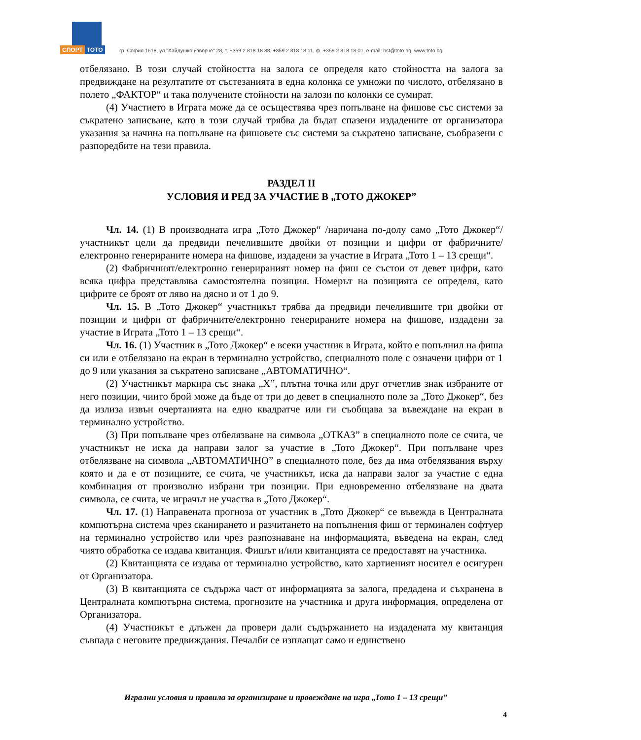СПОРТ ТОТО
гр. София 1618, ул."Хайдушко изворче" 28, т. +359 2 818 18 88, +359 2 818 18 11, ф. +359 2 818 18 01, e-mail: bst@toto.bg, www.toto.bg
отбелязано. В този случай стойността на залога се определя като стойността на залога за предвиждане на резултатите от състезанията в една колонка се умножи по числото, отбелязано в полето „ФАКТОР“ и така получените стойности на залози по колонки се сумират.
(4) Участието в Играта може да се осъществява чрез попълване на фишове със системи за съкратено записване, като в този случай трябва да бъдат спазени издадените от организатора указания за начина на попълване на фишовете със системи за съкратено записване, съобразени с разпоредбите на тези правила.
РАЗДЕЛ II
УСЛОВИЯ И РЕД ЗА УЧАСТИЕ В „ТОТО ДЖОКЕР”
Чл. 14. (1) В производната игра „Тото Джокер“ /наричана по-долу само „Тото Джокер“/ участникът цели да предвиди печелившите двойки от позиции и цифри от фабричните/електронно генерираните номера на фишове, издадени за участие в Играта „Тото 1 – 13 срещи“.
(2) Фабричният/електронно генерираният номер на фиш се състои от девет цифри, като всяка цифра представлява самостоятелна позиция. Номерът на позицията се определя, като цифрите се броят от ляво на дясно и от 1 до 9.
Чл. 15. В „Тото Джокер“ участникът трябва да предвиди печелившите три двойки от позиции и цифри от фабричните/електронно генерираните номера на фишове, издадени за участие в Играта „Тото 1 – 13 срещи“.
Чл. 16. (1) Участник в „Тото Джокер“ е всеки участник в Играта, който е попълнил на фиша си или е отбелязано на екран в терминално устройство, специалното поле с означени цифри от 1 до 9 или указания за съкратено записване „АВТОМАТИЧНО“.
(2) Участникът маркира със знака „Х”, плътна точка или друг отчетлив знак избраните от него позиции, чиито брой може да бъде от три до девет в специалното поле за „Тото Джокер“, без да излиза извън очертанията на едно квадратче или ги съобщава за въвеждане на екран в терминално устройство.
(3) При попълване чрез отбелязване на символа „ОТКАЗ” в специалното поле се счита, че участникът не иска да направи залог за участие в „Тото Джокер“. При попълване чрез отбелязване на символа „АВТОМАТИЧНО” в специалното поле, без да има отбелязвания върху която и да е от позициите, се счита, че участникът, иска да направи залог за участие с една комбинация от произволно избрани три позиции. При едновременно отбелязване на двата символа, се счита, че играчът не участва в „Тото Джокер“.
Чл. 17. (1) Направената прогноза от участник в „Тото Джокер“ се въвежда в Централната компютърна система чрез сканирането и разчитането на попълнения фиш от терминален софтуер на терминално устройство или чрез разпознаване на информацията, въведена на екран, след чиято обработка се издава квитанция. Фишът и/или квитанцията се предоставят на участника.
(2) Квитанцията се издава от терминално устройство, като хартиеният носител е осигурен от Организатора.
(3) В квитанцията се съдържа част от информацията за залога, предадена и съхранена в Централната компютърна система, прогнозите на участника и друга информация, определена от Организатора.
(4) Участникът е длъжен да провери дали съдържанието на издадената му квитанция съвпада с неговите предвиждания. Печалби се изплащат само и единствено
Игрални условия и правила за организиране и провеждане на игра „Тото 1 – 13 срещи”
4